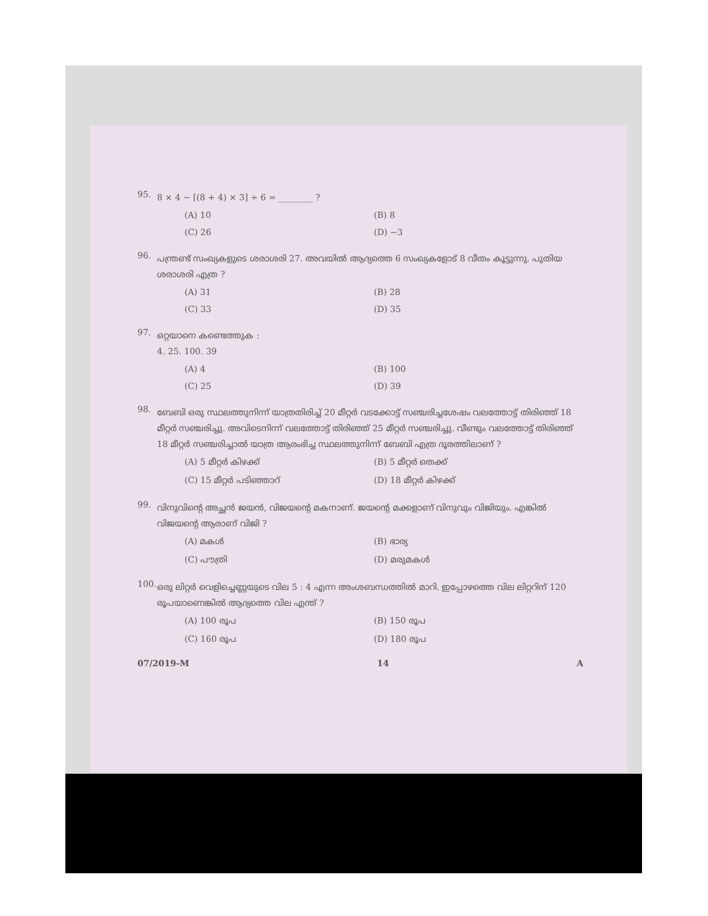95.
8 × 4 − [(8 + 4) × 3] ÷ 6 = ________ ?
(A) 10 (B) 8 (C) 26 (D) −3
96.
പന്ത്രണ്ട് സംഖ്യകളുടെ ശരാശരി 27. അവയിൽ ആദ്യത്തെ 6 സംഖ്യകളോട് 8 വീതം കൂട്ടുന്നു. പുതിയ ശരാശരി എത്ര ?
(A) 31 (B) 28 (C) 33 (D) 35
97.
ഒറ്റയാനെ കണ്ടെത്തുക :
4. 25. 100. 39
(A) 4 (B) 100 (C) 25 (D) 39
98.
ബേബി ഒരു സ്ഥലത്തുനിന്ന് യാത്രതിരിച്ച് 20 മീറ്റർ വടക്കോട്ട് സഞ്ചരിച്ചശേഷം വലത്തോട്ട് തിരിഞ്ഞ് 18 മീറ്റർ സഞ്ചരിച്ചു. അവിടെനിന്ന് വലത്തോട്ട് തിരിഞ്ഞ് 25 മീറ്റർ സഞ്ചരിച്ചു. വീണ്ടും വലത്തോട്ട് തിരിഞ്ഞ് 18 മീറ്റർ സഞ്ചരിച്ചാൽ യാത്ര ആരംഭിച്ച സ്ഥലത്തുനിന്ന് ബേബി എത്ര ദൂരത്തിലാണ് ?
(A) 5 മീറ്റർ കിഴക്ക് (B) 5 മീറ്റർ തെക്ക് (C) 15 മീറ്റർ പടിഞ്ഞാറ് (D) 18 മീറ്റർ കിഴക്ക്
99.
വിനുവിന്റെ അച്ഛൻ ജയൻ, വിജയന്റെ മകനാണ്. ജയന്റെ മക്കളാണ് വിനുവും വിജിയും. എങ്കിൽ വിജയന്റെ ആരാണ് വിജി ?
(A) മകൾ (B) ഭാര്യ (C) പൗത്രി (D) മരുമകൾ
100.
ഒരു ലിറ്റർ വെളിച്ചെണ്ണയുടെ വില 5 : 4 എന്ന അംശബന്ധത്തിൽ മാറി. ഇപ്പോഴത്തെ വില ലിറ്ററിന് 120 രൂപയാണെങ്കിൽ ആദ്യത്തെ വില എന്ത് ?
(A) 100 രൂപ (B) 150 രൂപ (C) 160 രൂപ (D) 180 രൂപ
07/2019-M 14 A